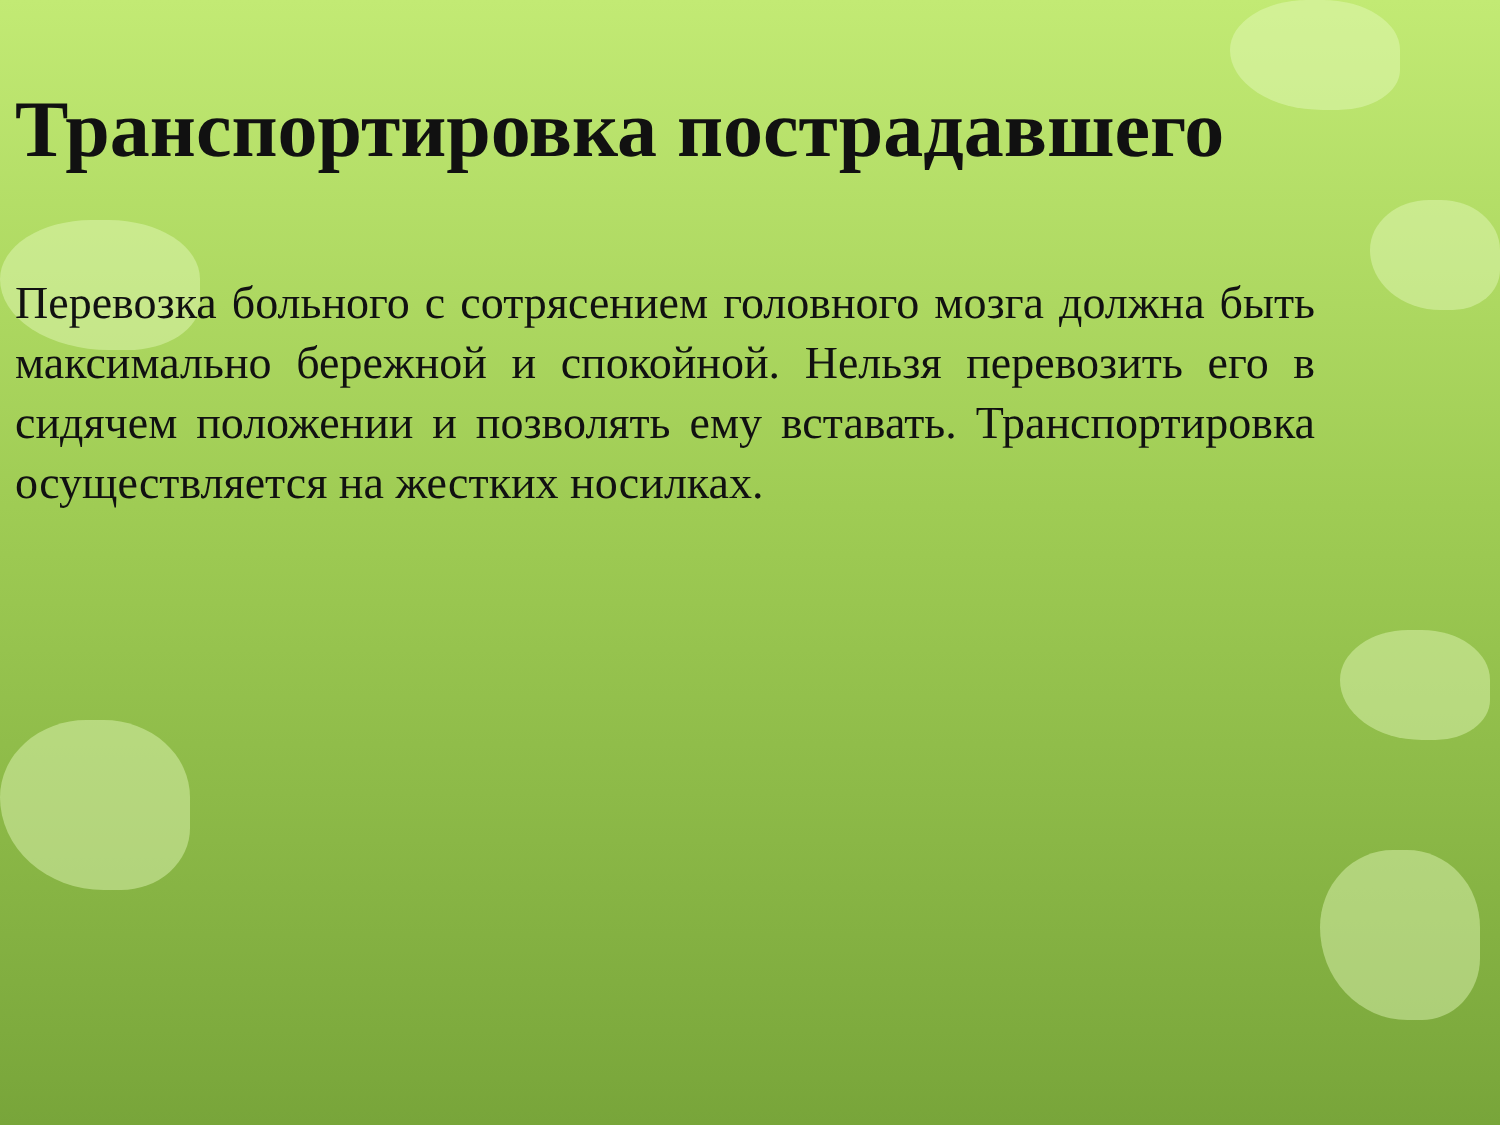Транспортировка пострадавшего
Перевозка больного с сотрясением головного мозга должна быть максимально бережной и спокойной. Нельзя перевозить его в сидячем положении и позволять ему вставать. Транспортировка осуществляется на жестких носилках.